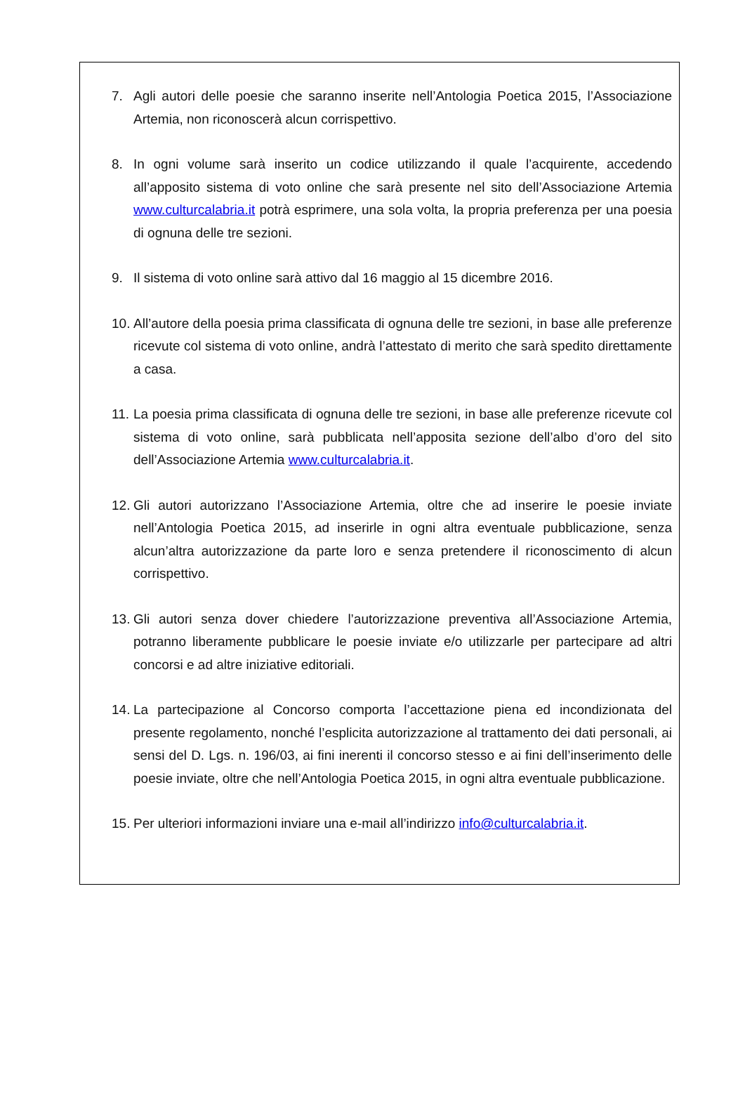7. Agli autori delle poesie che saranno inserite nell’Antologia Poetica 2015, l’Associazione Artemia, non riconoscerà alcun corrispettivo.
8. In ogni volume sarà inserito un codice utilizzando il quale l’acquirente, accedendo all’apposito sistema di voto online che sarà presente nel sito dell’Associazione Artemia www.culturcalabria.it potrà esprimere, una sola volta, la propria preferenza per una poesia di ognuna delle tre sezioni.
9. Il sistema di voto online sarà attivo dal 16 maggio al 15 dicembre 2016.
10. All’autore della poesia prima classificata di ognuna delle tre sezioni, in base alle preferenze ricevute col sistema di voto online, andrà l’attestato di merito che sarà spedito direttamente a casa.
11. La poesia prima classificata di ognuna delle tre sezioni, in base alle preferenze ricevute col sistema di voto online, sarà pubblicata nell’apposita sezione dell’albo d’oro del sito dell’Associazione Artemia www.culturcalabria.it.
12. Gli autori autorizzano l’Associazione Artemia, oltre che ad inserire le poesie inviate nell’Antologia Poetica 2015, ad inserirle in ogni altra eventuale pubblicazione, senza alcun’altra autorizzazione da parte loro e senza pretendere il riconoscimento di alcun corrispettivo.
13. Gli autori senza dover chiedere l’autorizzazione preventiva all’Associazione Artemia, potranno liberamente pubblicare le poesie inviate e/o utilizzarle per partecipare ad altri concorsi e ad altre iniziative editoriali.
14. La partecipazione al Concorso comporta l’accettazione piena ed incondizionata del presente regolamento, nonché l’esplicita autorizzazione al trattamento dei dati personali, ai sensi del D. Lgs. n. 196/03, ai fini inerenti il concorso stesso e ai fini dell’inserimento delle poesie inviate, oltre che nell’Antologia Poetica 2015, in ogni altra eventuale pubblicazione.
15. Per ulteriori informazioni inviare una e-mail all’indirizzo info@culturcalabria.it.